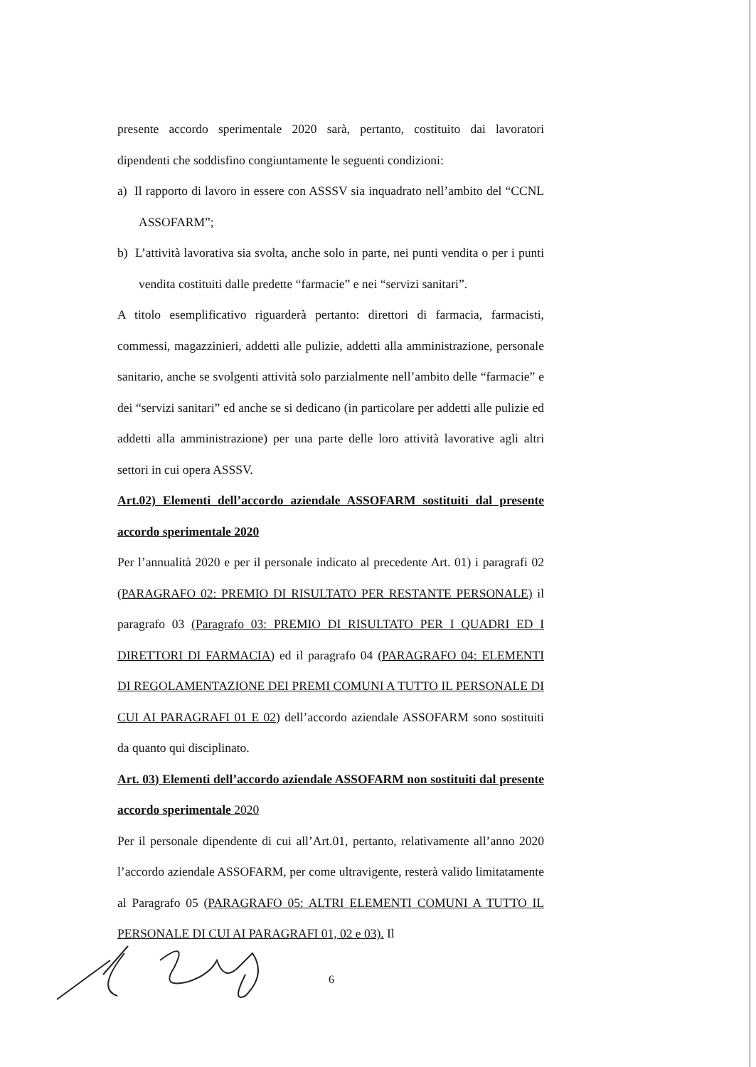presente accordo sperimentale 2020 sarà, pertanto, costituito dai lavoratori dipendenti che soddisfino congiuntamente le seguenti condizioni:
a) Il rapporto di lavoro in essere con ASSSV sia inquadrato nell’ambito del “CCNL ASSOFARM”;
b) L’attività lavorativa sia svolta, anche solo in parte, nei punti vendita o per i punti vendita costituiti dalle predette “farmacie” e nei “servizi sanitari”.
A titolo esemplificativo riguarderà pertanto: direttori di farmacia, farmacisti, commessi, magazzinieri, addetti alle pulizie, addetti alla amministrazione, personale sanitario, anche se svolgenti attività solo parzialmente nell’ambito delle “farmacie” e dei “servizi sanitari” ed anche se si dedicano (in particolare per addetti alle pulizie ed addetti alla amministrazione) per una parte delle loro attività lavorative agli altri settori in cui opera ASSSV.
Art.02) Elementi dell’accordo aziendale ASSOFARM sostituiti dal presente accordo sperimentale 2020
Per l’annualità 2020 e per il personale indicato al precedente Art. 01) i paragrafi 02 (PARAGRAFO 02: PREMIO DI RISULTATO PER RESTANTE PERSONALE) il paragrafo 03 (Paragrafo 03: PREMIO DI RISULTATO PER I QUADRI ED I DIRETTORI DI FARMACIA) ed il paragrafo 04 (PARAGRAFO 04: ELEMENTI DI REGOLAMENTAZIONE DEI PREMI COMUNI A TUTTO IL PERSONALE DI CUI AI PARAGRAFI 01 E 02) dell’accordo aziendale ASSOFARM sono sostituiti da quanto qui disciplinato.
Art. 03) Elementi dell’accordo aziendale ASSOFARM non sostituiti dal presente accordo sperimentale 2020
Per il personale dipendente di cui all’Art.01, pertanto, relativamente all’anno 2020 l’accordo aziendale ASSOFARM, per come ultravigente, resterà valido limitatamente al Paragrafo 05 (PARAGRAFO 05: ALTRI ELEMENTI COMUNI A TUTTO IL PERSONALE DI CUI AI PARAGRAFI 01, 02 e 03). Il
6